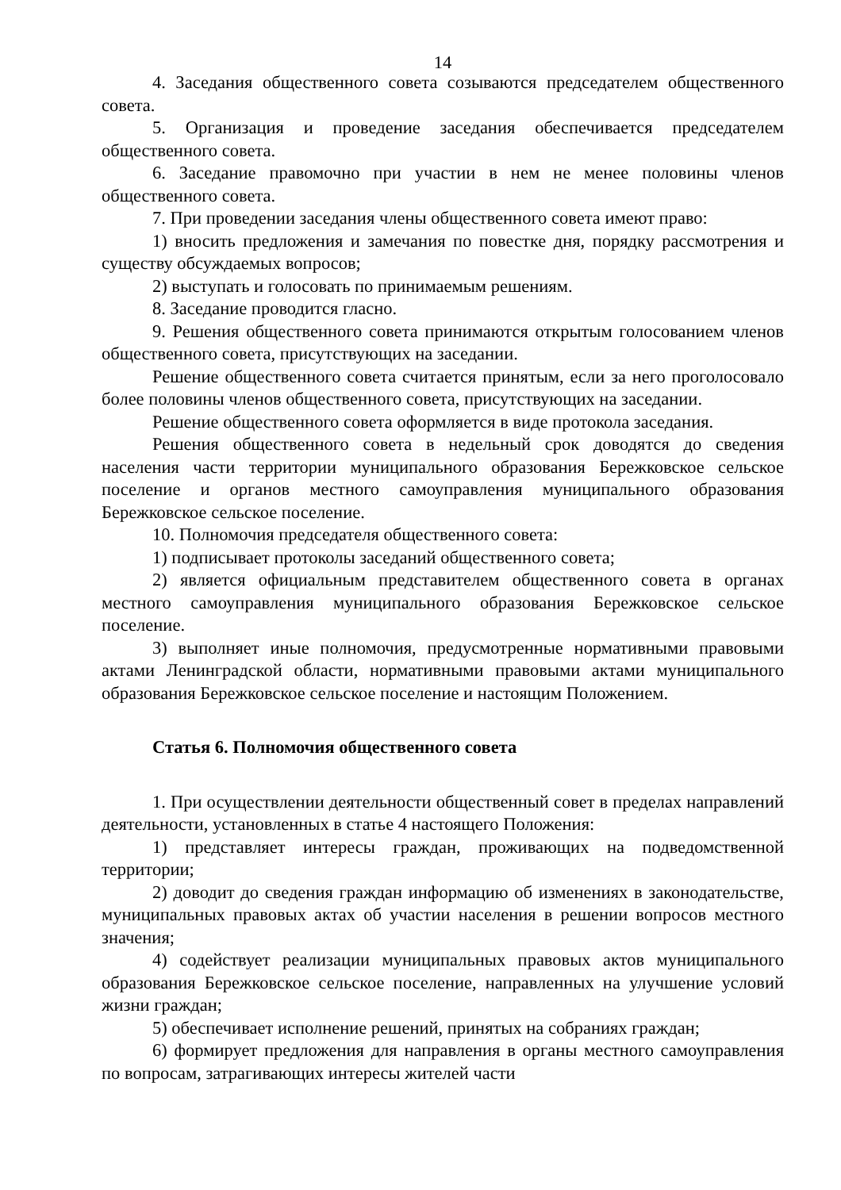14
4. Заседания общественного совета созываются председателем общественного совета.
5. Организация и проведение заседания обеспечивается председателем общественного совета.
6. Заседание правомочно при участии в нем не менее половины членов общественного совета.
7. При проведении заседания члены общественного совета имеют право:
1) вносить предложения и замечания по повестке дня, порядку рассмотрения и существу обсуждаемых вопросов;
2) выступать и голосовать по принимаемым решениям.
8. Заседание проводится гласно.
9. Решения общественного совета принимаются открытым голосованием членов общественного совета, присутствующих на заседании.
Решение общественного совета считается принятым, если за него проголосовало более половины членов общественного совета, присутствующих на заседании.
Решение общественного совета оформляется в виде протокола заседания.
Решения общественного совета в недельный срок доводятся до сведения населения части территории муниципального образования Бережковское сельское поселение и органов местного самоуправления муниципального образования Бережковское сельское поселение.
10. Полномочия председателя общественного совета:
1) подписывает протоколы заседаний общественного совета;
2) является официальным представителем общественного совета в органах местного самоуправления муниципального образования Бережковское сельское поселение.
3) выполняет иные полномочия, предусмотренные нормативными правовыми актами Ленинградской области, нормативными правовыми актами муниципального образования Бережковское сельское поселение и настоящим Положением.
Статья 6. Полномочия общественного совета
1. При осуществлении деятельности общественный совет в пределах направлений деятельности, установленных в статье 4 настоящего Положения:
1) представляет интересы граждан, проживающих на подведомственной территории;
2) доводит до сведения граждан информацию об изменениях в законодательстве, муниципальных правовых актах об участии населения в решении вопросов местного значения;
4) содействует реализации муниципальных правовых актов муниципального образования Бережковское сельское поселение, направленных на улучшение условий жизни граждан;
5) обеспечивает исполнение решений, принятых на собраниях граждан;
6) формирует предложения для направления в органы местного самоуправления по вопросам, затрагивающих интересы жителей части